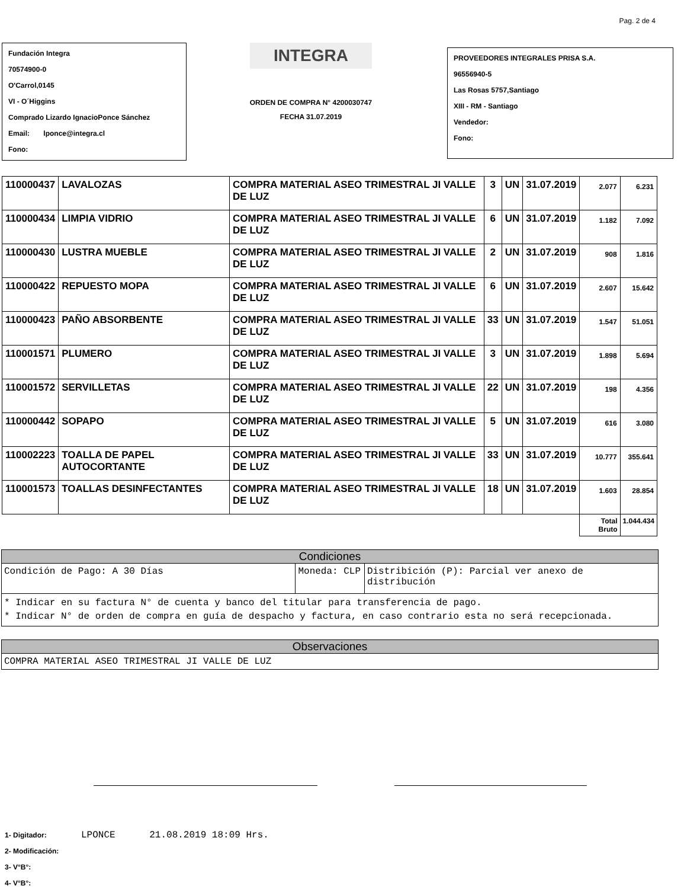Pag. 2 de 4
Fundación Integra
70574900-0
O'Carrol,0145
VI - O´Higgins
Comprado Lizardo IgnacioPonce Sánchez
Email: lponce@integra.cl
Fono:
INTEGRA
ORDEN DE COMPRA N° 4200030747
FECHA 31.07.2019
PROVEEDORES INTEGRALES PRISA S.A.
96556940-5
Las Rosas 5757,Santiago
XIII - RM - Santiago
Vendedor:
Fono:
| 110000437 | LAVALOZAS | COMPRA MATERIAL ASEO TRIMESTRAL JI VALLE DE LUZ | 3 | UN | 31.07.2019 | 2.077 | 6.231 |
| 110000434 | LIMPIA VIDRIO | COMPRA MATERIAL ASEO TRIMESTRAL JI VALLE DE LUZ | 6 | UN | 31.07.2019 | 1.182 | 7.092 |
| 110000430 | LUSTRA MUEBLE | COMPRA MATERIAL ASEO TRIMESTRAL JI VALLE DE LUZ | 2 | UN | 31.07.2019 | 908 | 1.816 |
| 110000422 | REPUESTO MOPA | COMPRA MATERIAL ASEO TRIMESTRAL JI VALLE DE LUZ | 6 | UN | 31.07.2019 | 2.607 | 15.642 |
| 110000423 | PAÑO ABSORBENTE | COMPRA MATERIAL ASEO TRIMESTRAL JI VALLE DE LUZ | 33 | UN | 31.07.2019 | 1.547 | 51.051 |
| 110001571 | PLUMERO | COMPRA MATERIAL ASEO TRIMESTRAL JI VALLE DE LUZ | 3 | UN | 31.07.2019 | 1.898 | 5.694 |
| 110001572 | SERVILLETAS | COMPRA MATERIAL ASEO TRIMESTRAL JI VALLE DE LUZ | 22 | UN | 31.07.2019 | 198 | 4.356 |
| 110000442 | SOPAPO | COMPRA MATERIAL ASEO TRIMESTRAL JI VALLE DE LUZ | 5 | UN | 31.07.2019 | 616 | 3.080 |
| 110002223 | TOALLA DE PAPEL AUTOCORTANTE | COMPRA MATERIAL ASEO TRIMESTRAL JI VALLE DE LUZ | 33 | UN | 31.07.2019 | 10.777 | 355.641 |
| 110001573 | TOALLAS DESINFECTANTES | COMPRA MATERIAL ASEO TRIMESTRAL JI VALLE DE LUZ | 18 | UN | 31.07.2019 | 1.603 | 28.854 |
| | | | | | | Total Bruto | 1.044.434 |
Condiciones
Condición de Pago: A 30 Días Moneda: CLP Distribición (P): Parcial ver anexo de distribución
* Indicar en su factura N° de cuenta y banco del titular para transferencia de pago.
* Indicar N° de orden de compra en guía de despacho y factura, en caso contrario esta no será recepcionada.
Observaciones
COMPRA MATERIAL ASEO TRIMESTRAL JI VALLE DE LUZ
1- Digitador: LPONCE 21.08.2019 18:09 Hrs.
2- Modificación:
3- V°B°:
4- V°B°: